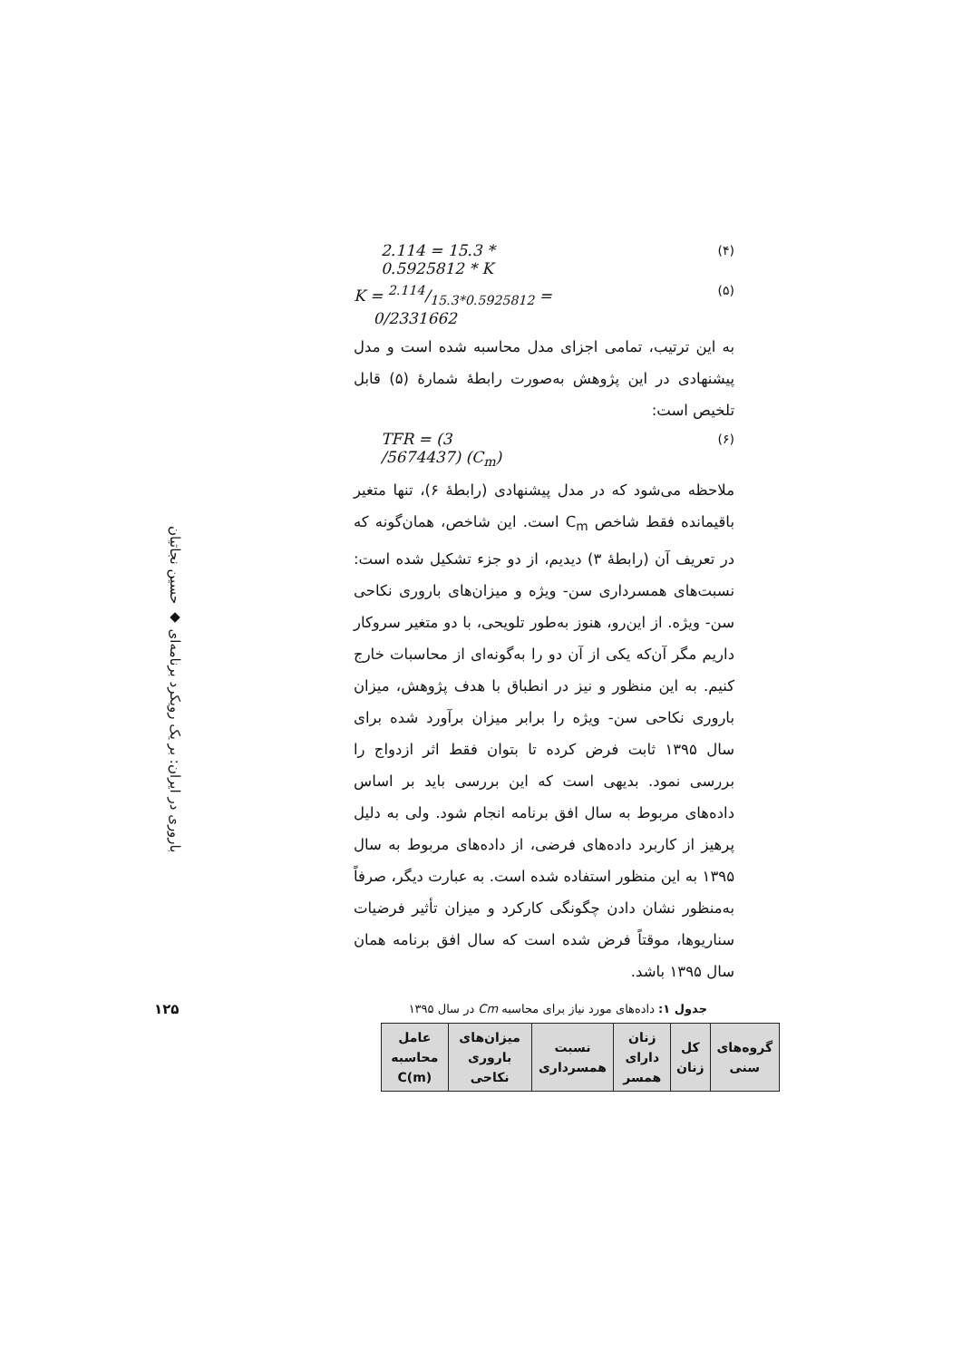باروری در ایران: بر یک رویکرد برنامه‌ای ◆ حسین نجاتیان
۱۲۵
2.114 = 15.3 *
0.5925812 * K
(۴)
K = 2.114/15.3*0.5925812 =
0/2331662
(۵)
به این ترتیب، تمامی اجزای مدل محاسبه شده است و مدل پیشنهادی در این پژوهش به‌صورت رابطهٔ شمارهٔ (۵) قابل تلخیص است:
TFR = (3
/5674437) (C<sub>m</sub>)
(۶)
ملاحظه می‌شود که در مدل پیشنهادی (رابطهٔ ۶)، تنها متغیر باقیمانده فقط شاخص C<sub>m</sub> است. این شاخص، همان‌گونه که در تعریف آن (رابطهٔ ۳) دیدیم، از دو جزء تشکیل شده است: نسبت‌های همسرداری سن- ویژه و میزان‌های باروری نکاحی سن- ویژه. از این‌رو، هنوز به‌طور تلویحی، با دو متغیر سروکار داریم مگر آن‌که یکی از آن دو را به‌گونه‌ای از محاسبات خارج کنیم. به این منظور و نیز در انطباق با هدف پژوهش، میزان باروری نکاحی سن- ویژه را برابر میزان برآورد شده برای سال ۱۳۹۵ ثابت فرض کرده تا بتوان فقط اثر ازدواج را بررسی نمود. بدیهی است که این بررسی باید بر اساس داده‌های مربوط به سال افق برنامه انجام شود. ولی به دلیل پرهیز از کاربرد داده‌های فرضی، از داده‌های مربوط به سال ۱۳۹۵ به این منظور استفاده شده است. به عبارت دیگر، صرفاً به‌منظور نشان دادن چگونگی کارکرد و میزان تأثیر فرضیات سناریوها، موقتاً فرض شده است که سال افق برنامه همان سال ۱۳۹۵ باشد.
جدول ۱: داده‌های مورد نیاز برای محاسبه Cm در سال ۱۳۹۵
| گروه‌های سنی | کل زنان | زنان دارای همسر | نسبت همسرداری | میزان‌های باروری نکاحی | عامل محاسبه C(m) |